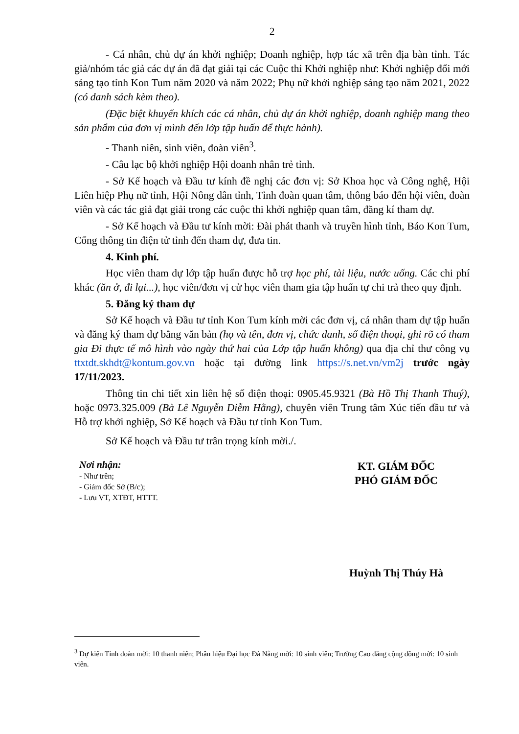2
- Cá nhân, chủ dự án khởi nghiệp; Doanh nghiệp, hợp tác xã trên địa bàn tỉnh. Tác giả/nhóm tác giả các dự án đã đạt giải tại các Cuộc thi Khởi nghiệp như: Khởi nghiệp đổi mới sáng tạo tỉnh Kon Tum năm 2020 và năm 2022; Phụ nữ khởi nghiệp sáng tạo năm 2021, 2022 (có danh sách kèm theo).
(Đặc biệt khuyến khích các cá nhân, chủ dự án khởi nghiệp, doanh nghiệp mang theo sản phẩm của đơn vị mình đến lớp tập huấn để thực hành).
- Thanh niên, sinh viên, đoàn viên<sup>3</sup>.
- Câu lạc bộ khởi nghiệp Hội doanh nhân trẻ tỉnh.
- Sở Kế hoạch và Đầu tư kính đề nghị các đơn vị: Sở Khoa học và Công nghệ, Hội Liên hiệp Phụ nữ tỉnh, Hội Nông dân tỉnh, Tỉnh đoàn quan tâm, thông báo đến hội viên, đoàn viên và các tác giả đạt giải trong các cuộc thi khởi nghiệp quan tâm, đăng kí tham dự.
- Sở Kế hoạch và Đầu tư kính mời: Đài phát thanh và truyền hình tỉnh, Báo Kon Tum, Cổng thông tin điện tử tỉnh đến tham dự, đưa tin.
4. Kinh phí.
Học viên tham dự lớp tập huấn được hỗ trợ học phí, tài liệu, nước uống. Các chi phí khác (ăn ở, đi lại...), học viên/đơn vị cử học viên tham gia tập huấn tự chi trả theo quy định.
5. Đăng ký tham dự
Sở Kế hoạch và Đầu tư tỉnh Kon Tum kính mời các đơn vị, cá nhân tham dự tập huấn và đăng ký tham dự bằng văn bản (họ và tên, đơn vị, chức danh, số điện thoại, ghi rõ có tham gia Đi thực tế mô hình vào ngày thứ hai của Lớp tập huấn không) qua địa chỉ thư công vụ ttxtdt.skhdt@kontum.gov.vn hoặc tại đường link https://s.net.vn/vm2j trước ngày 17/11/2023.
Thông tin chi tiết xin liên hệ số điện thoại: 0905.45.9321 (Bà Hồ Thị Thanh Thuý), hoặc 0973.325.009 (Bà Lê Nguyễn Diễm Hằng), chuyên viên Trung tâm Xúc tiến đầu tư và Hỗ trợ khởi nghiệp, Sở Kế hoạch và Đầu tư tỉnh Kon Tum.
Sở Kế hoạch và Đầu tư trân trọng kính mời./.
Nơi nhận:
- Như trên;
- Giám đốc Sở (B/c);
- Lưu VT, XTĐT, HTTT.
KT. GIÁM ĐỐC
PHÓ GIÁM ĐỐC
Huỳnh Thị Thúy Hà
<sup>3</sup> Dự kiến Tỉnh đoàn mời: 10 thanh niên; Phân hiệu Đại học Đà Nẵng mời: 10 sinh viên; Trường Cao đẳng cộng đồng mời: 10 sinh viên.